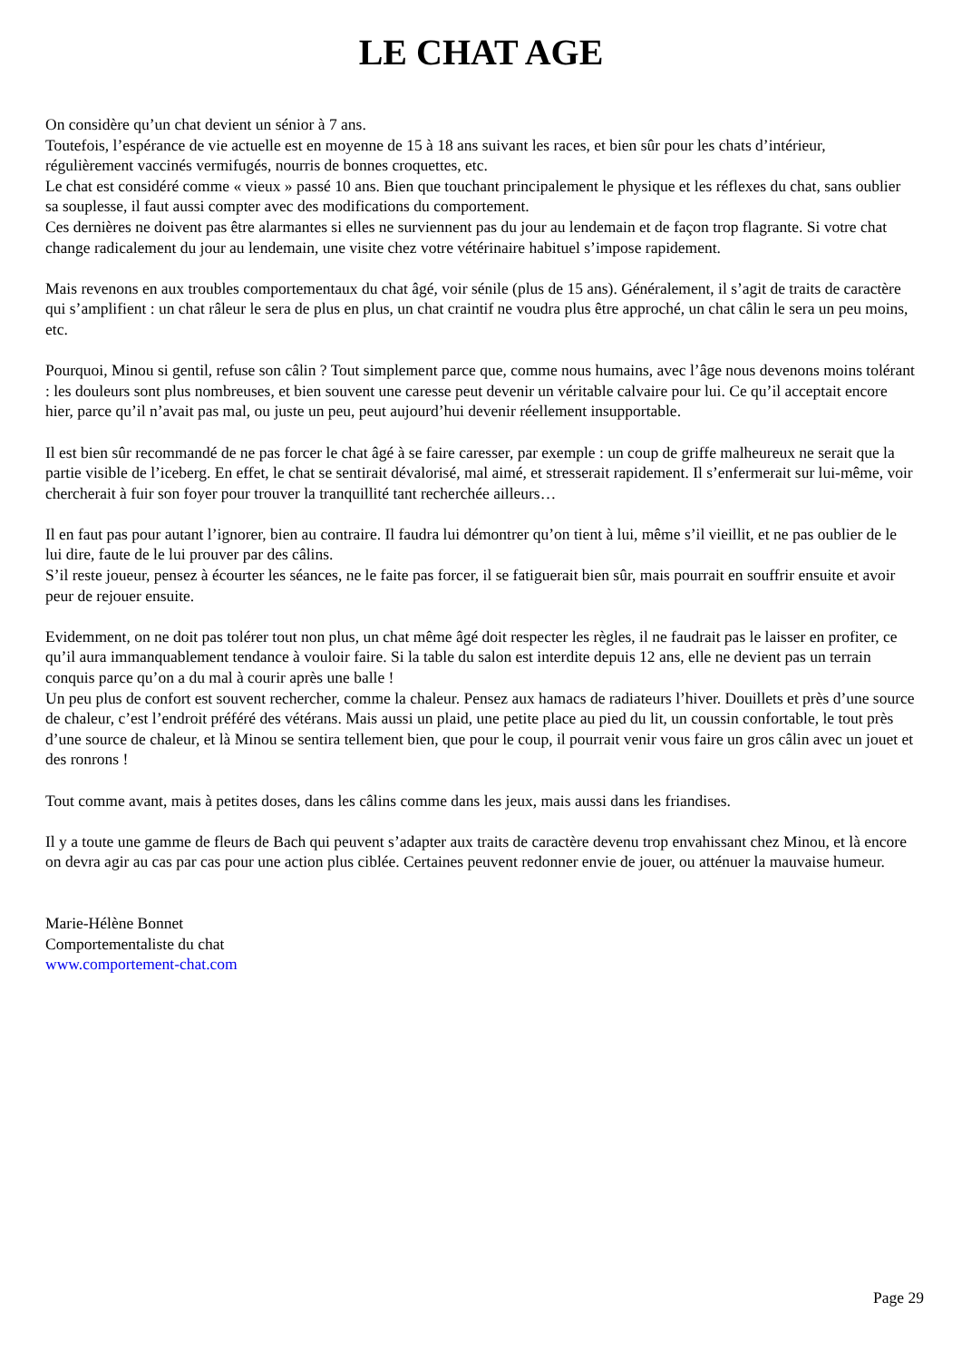LE CHAT AGE
On considère qu’un chat devient un sénior à 7 ans.
Toutefois, l’espérance de vie actuelle est en moyenne de 15 à 18 ans suivant les races, et bien sûr pour les chats d’intérieur, régulièrement vaccinés vermifugés, nourris de bonnes croquettes, etc.
Le chat est considéré comme « vieux » passé 10 ans. Bien que touchant principalement le physique et les réflexes du chat, sans oublier sa souplesse, il faut aussi compter avec des modifications du comportement.
Ces dernières ne doivent pas être alarmantes si elles ne surviennent pas du jour au lendemain et de façon trop flagrante. Si votre chat change radicalement du jour au lendemain, une visite chez votre vétérinaire habituel s’impose rapidement.
Mais revenons en aux troubles comportementaux du chat âgé, voir sénile (plus de 15 ans). Généralement, il s’agit de traits de caractère qui s’amplifient : un chat râleur le sera de plus en plus, un chat craintif ne voudra plus être approché, un chat câlin le sera un peu moins, etc.
Pourquoi, Minou si gentil, refuse son câlin ? Tout simplement parce que, comme nous humains, avec l’âge nous devenons moins tolérant : les douleurs sont plus nombreuses, et bien souvent une caresse peut devenir un véritable calvaire pour lui. Ce qu’il acceptait encore hier, parce qu’il n’avait pas mal, ou juste un peu, peut aujourd’hui devenir réellement insupportable.
Il est bien sûr recommandé de ne pas forcer le chat âgé à se faire caresser, par exemple : un coup de griffe malheureux ne serait que la partie visible de l’iceberg. En effet, le chat se sentirait dévalorisé, mal aimé, et stresserait rapidement. Il s’enfermerait sur lui-même, voir chercherait à fuir son foyer pour trouver la tranquillité tant recherchée ailleurs…
Il en faut pas pour autant l’ignorer, bien au contraire. Il faudra lui démontrer qu’on tient à lui, même s’il vieillit, et ne pas oublier de le lui dire, faute de le lui prouver par des câlins.
S’il reste joueur, pensez à écourter les séances, ne le faite pas forcer, il se fatiguerait bien sûr, mais pourrait en souffrir ensuite et avoir peur de rejouer ensuite.
Evidemment, on ne doit pas tolérer tout non plus, un chat même âgé doit respecter les règles, il ne faudrait pas le laisser en profiter, ce qu’il aura immanquablement tendance à vouloir faire. Si la table du salon est interdite depuis 12 ans, elle ne devient pas un terrain conquis parce qu’on a du mal à courir après une balle !
Un peu plus de confort est souvent rechercher, comme la chaleur. Pensez aux hamacs de radiateurs l’hiver. Douillets et près d’une source de chaleur, c’est l’endroit préféré des vétérans. Mais aussi un plaid, une petite place au pied du lit, un coussin confortable, le tout près d’une source de chaleur, et là Minou se sentira tellement bien, que pour le coup, il pourrait venir vous faire un gros câlin avec un jouet et des ronrons !
Tout comme avant, mais à petites doses, dans les câlins comme dans les jeux, mais aussi dans les friandises.
Il y a toute une gamme de fleurs de Bach qui peuvent s’adapter aux traits de caractère devenu trop envahissant chez Minou, et là encore on devra agir au cas par cas pour une action plus ciblée. Certaines peuvent redonner envie de jouer, ou atténuer la mauvaise humeur.
Marie-Hélène Bonnet
Comportementaliste du chat
www.comportement-chat.com
Page 29